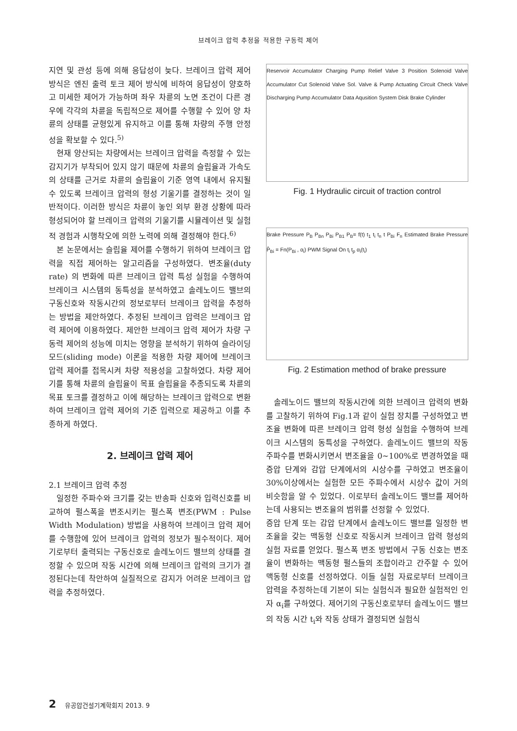브레이크 압력 추정을 적용한 구동력 제어
지연 및 관성 등에 의해 응답성이 늦다. 브레이크 압력 제어 방식은 엔진 출력 토크 제어 방식에 비하여 응답성이 양호하고 미세한 제어가 가능하며 좌우 차륜의 노면 조건이 다른 경우에 각각의 차륜을 독립적으로 제어를 수행할 수 있어 양 차륜의 상태를 균형있게 유지하고 이를 통해 차량의 주행 안정성을 확보할 수 있다.<sup>5)</sup>
현재 양산되는 차량에서는 브레이크 압력을 측정할 수 있는 감지기가 부착되어 있지 않기 때문에 차륜의 슬립율과 가속도의 상태를 근거로 차륜의 슬립율이 기준 영역 내에서 유지될 수 있도록 브레이크 압력의 형성 기울기를 결정하는 것이 일반적이다. 이러한 방식은 차륜이 놓인 외부 환경 상황에 따라 형성되어야 할 브레이크 압력의 기울기를 시뮬레이션 및 실험적 경험과 시행착오에 의한 노력에 의해 결정해야 한다.<sup>6)</sup>
본 논문에서는 슬립율 제어를 수행하기 위하여 브레이크 압력을 직접 제어하는 알고리즘을 구성하였다. 변조율(duty rate) 의 변화에 따른 브레이크 압력 특성 실험을 수행하여 브레이크 시스템의 동특성을 분석하였고 솔레노이드 밸브의 구동신호와 작동시간의 정보로부터 브레이크 압력을 추정하는 방법을 제안하였다. 추정된 브레이크 압력은 브레이크 압력 제어에 이용하였다. 제안한 브레이크 압력 제어가 차량 구동력 제어의 성능에 미치는 영향을 분석하기 위하여 슬라이딩 모드(sliding mode) 이론을 적용한 차량 제어에 브레이크 압력 제어를 접목시켜 차량 적용성을 고찰하였다. 차량 제어기를 통해 차륜의 슬립율이 목표 슬립율을 추종되도록 차륜의 목표 토크를 결정하고 이에 해당하는 브레이크 압력으로 변환하여 브레이크 압력 제어의 기준 입력으로 제공하고 이를 추종하게 하였다.
2. 브레이크 압력 제어
2.1 브레이크 압력 추정
일정한 주파수와 크기를 갖는 반송파 신호와 입력신호를 비교하여 펄스폭을 변조시키는 펄스폭 변조(PWM : Pulse Width Modulation) 방법을 사용하여 브레이크 압력 제어를 수행함에 있어 브레이크 압력의 정보가 필수적이다. 제어기로부터 출력되는 구동신호로 솔레노이드 밸브의 상태를 결정할 수 있으며 작동 시간에 의해 브레이크 압력의 크기가 결정된다는데 착안하여 실질적으로 감지가 어려운 브레이크 압력을 추정하였다.
Reservoir Accumulator Charging Pump Relief Valve 3 Position Solenoid Valve Accumulator Cut Solenoid Valve Sol. Valve & Pump Actuating Circuit Check Valve Discharging Pump Accumulator Data Aqusition System Disk Brake Cylinder
Fig. 1 Hydraulic circuit of traction control
Brake Pressure P<sub>B</sub> P<sub>Bn</sub> P<sub>Bi</sub> P<sub>B1</sub> P<sub>B</sub>= f(t) t<sub>1</sub> t<sub>i</sub> t<sub>n</sub> t P<sub>Bi</sub> F<sub>n</sub> Estimated Brake Pressure P̂<sub>Bi</sub> = Fn(P<sub>Bi</sub> , α<sub>i</sub>) PWM Signal On t<sub>i</sub> t<sub>p</sub> α<sub>i</sub>(t<sub>i</sub>)
Fig. 2 Estimation method of brake pressure
솔레노이드 밸브의 작동시간에 의한 브레이크 압력의 변화를 고찰하기 위하여 Fig.1과 같이 실험 장치를 구성하였고 변조율 변화에 따른 브레이크 압력 형성 실험을 수행하여 브레이크 시스템의 동특성을 구하였다. 솔레노이드 밸브의 작동 주파수를 변화시키면서 변조율을 0~100%로 변경하였을 때 증압 단계와 감압 단계에서의 시상수를 구하였고 변조율이 30%이상에서는 실험한 모든 주파수에서 시상수 값이 거의 비슷함을 알 수 있었다. 이로부터 솔레노이드 밸브를 제어하는데 사용되는 변조율의 범위를 선정할 수 있었다.
증압 단계 또는 감압 단계에서 솔레노이드 밸브를 일정한 변조율을 갖는 맥동형 신호로 작동시켜 브레이크 압력 형성의 실험 자료를 얻었다. 펄스폭 변조 방법에서 구동 신호는 변조율이 변화하는 맥동형 펄스들의 조합이라고 간주할 수 있어 맥동형 신호를 선정하였다. 이들 실험 자료로부터 브레이크 압력을 추정하는데 기본이 되는 실험식과 필요한 실험적인 인자 α<sub>i</sub>를 구하였다. 제어기의 구동신호로부터 솔레노이드 밸브의 작동 시간 t<sub>i</sub>와 작동 상태가 결정되면 실험식
2 유공압건설기계학회지 2013. 9